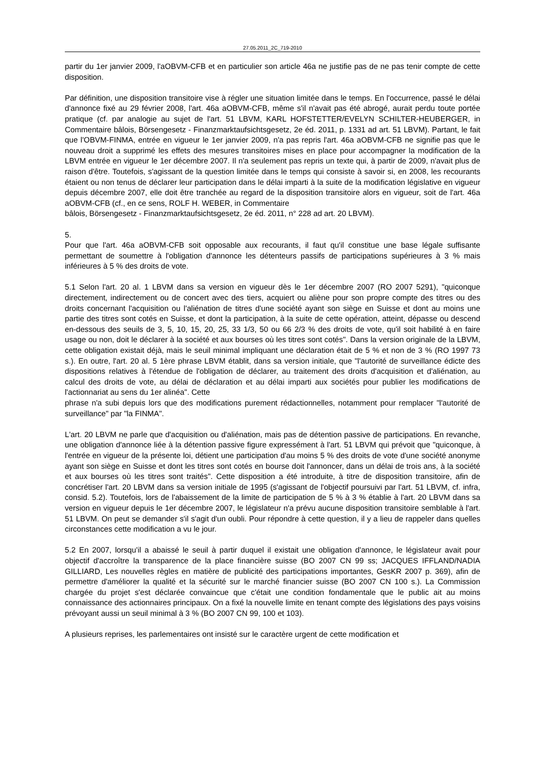27.05.2011_2C_719-2010
partir du 1er janvier 2009, l'aOBVM-CFB et en particulier son article 46a ne justifie pas de ne pas tenir compte de cette disposition.
Par définition, une disposition transitoire vise à régler une situation limitée dans le temps. En l'occurrence, passé le délai d'annonce fixé au 29 février 2008, l'art. 46a aOBVM-CFB, même s'il n'avait pas été abrogé, aurait perdu toute portée pratique (cf. par analogie au sujet de l'art. 51 LBVM, KARL HOFSTETTER/EVELYN SCHILTER-HEUBERGER, in Commentaire bâlois, Börsengesetz - Finanzmarktaufsichtsgesetz, 2e éd. 2011, p. 1331 ad art. 51 LBVM). Partant, le fait que l'OBVM-FINMA, entrée en vigueur le 1er janvier 2009, n'a pas repris l'art. 46a aOBVM-CFB ne signifie pas que le nouveau droit a supprimé les effets des mesures transitoires mises en place pour accompagner la modification de la LBVM entrée en vigueur le 1er décembre 2007. Il n'a seulement pas repris un texte qui, à partir de 2009, n'avait plus de raison d'être. Toutefois, s'agissant de la question limitée dans le temps qui consiste à savoir si, en 2008, les recourants étaient ou non tenus de déclarer leur participation dans le délai imparti à la suite de la modification législative en vigueur depuis décembre 2007, elle doit être tranchée au regard de la disposition transitoire alors en vigueur, soit de l'art. 46a aOBVM-CFB (cf., en ce sens, ROLF H. WEBER, in Commentaire
bâlois, Börsengesetz - Finanzmarktaufsichtsgesetz, 2e éd. 2011, n° 228 ad art. 20 LBVM).
5.
Pour que l'art. 46a aOBVM-CFB soit opposable aux recourants, il faut qu'il constitue une base légale suffisante permettant de soumettre à l'obligation d'annonce les détenteurs passifs de participations supérieures à 3 % mais inférieures à 5 % des droits de vote.
5.1 Selon l'art. 20 al. 1 LBVM dans sa version en vigueur dès le 1er décembre 2007 (RO 2007 5291), "quiconque directement, indirectement ou de concert avec des tiers, acquiert ou aliène pour son propre compte des titres ou des droits concernant l'acquisition ou l'aliénation de titres d'une société ayant son siège en Suisse et dont au moins une partie des titres sont cotés en Suisse, et dont la participation, à la suite de cette opération, atteint, dépasse ou descend en-dessous des seuils de 3, 5, 10, 15, 20, 25, 33 1/3, 50 ou 66 2/3 % des droits de vote, qu'il soit habilité à en faire usage ou non, doit le déclarer à la société et aux bourses où les titres sont cotés". Dans la version originale de la LBVM, cette obligation existait déjà, mais le seuil minimal impliquant une déclaration était de 5 % et non de 3 % (RO 1997 73 s.). En outre, l'art. 20 al. 5 1ère phrase LBVM établit, dans sa version initiale, que "l'autorité de surveillance édicte des dispositions relatives à l'étendue de l'obligation de déclarer, au traitement des droits d'acquisition et d'aliénation, au calcul des droits de vote, au délai de déclaration et au délai imparti aux sociétés pour publier les modifications de l'actionnariat au sens du 1er alinéa". Cette
phrase n'a subi depuis lors que des modifications purement rédactionnelles, notamment pour remplacer "l'autorité de surveillance" par "la FINMA".
L'art. 20 LBVM ne parle que d'acquisition ou d'aliénation, mais pas de détention passive de participations. En revanche, une obligation d'annonce liée à la détention passive figure expressément à l'art. 51 LBVM qui prévoit que "quiconque, à l'entrée en vigueur de la présente loi, détient une participation d'au moins 5 % des droits de vote d'une société anonyme ayant son siège en Suisse et dont les titres sont cotés en bourse doit l'annoncer, dans un délai de trois ans, à la société et aux bourses où les titres sont traités". Cette disposition a été introduite, à titre de disposition transitoire, afin de concrétiser l'art. 20 LBVM dans sa version initiale de 1995 (s'agissant de l'objectif poursuivi par l'art. 51 LBVM, cf. infra, consid. 5.2). Toutefois, lors de l'abaissement de la limite de participation de 5 % à 3 % établie à l'art. 20 LBVM dans sa version en vigueur depuis le 1er décembre 2007, le législateur n'a prévu aucune disposition transitoire semblable à l'art. 51 LBVM. On peut se demander s'il s'agit d'un oubli. Pour répondre à cette question, il y a lieu de rappeler dans quelles circonstances cette modification a vu le jour.
5.2 En 2007, lorsqu'il a abaissé le seuil à partir duquel il existait une obligation d'annonce, le législateur avait pour objectif d'accroître la transparence de la place financière suisse (BO 2007 CN 99 ss; JACQUES IFFLAND/NADIA GILLIARD, Les nouvelles règles en matière de publicité des participations importantes, GesKR 2007 p. 369), afin de permettre d'améliorer la qualité et la sécurité sur le marché financier suisse (BO 2007 CN 100 s.). La Commission chargée du projet s'est déclarée convaincue que c'était une condition fondamentale que le public ait au moins connaissance des actionnaires principaux. On a fixé la nouvelle limite en tenant compte des législations des pays voisins prévoyant aussi un seuil minimal à 3 % (BO 2007 CN 99, 100 et 103).
A plusieurs reprises, les parlementaires ont insisté sur le caractère urgent de cette modification et